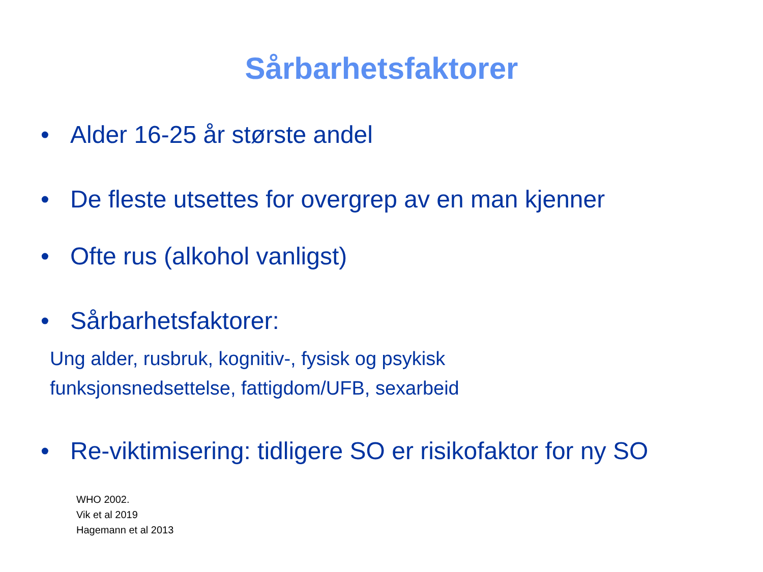Sårbarhetsfaktorer
• Alder 16-25 år største andel
• De fleste utsettes for overgrep av en man kjenner
• Ofte rus (alkohol vanligst)
• Sårbarhetsfaktorer:
Ung alder, rusbruk, kognitiv-, fysisk og psykisk
funksjonsnedsettelse, fattigdom/UFB, sexarbeid
• Re-viktimisering: tidligere SO er risikofaktor for ny SO
WHO 2002.
Vik et al 2019
Hagemann et al 2013